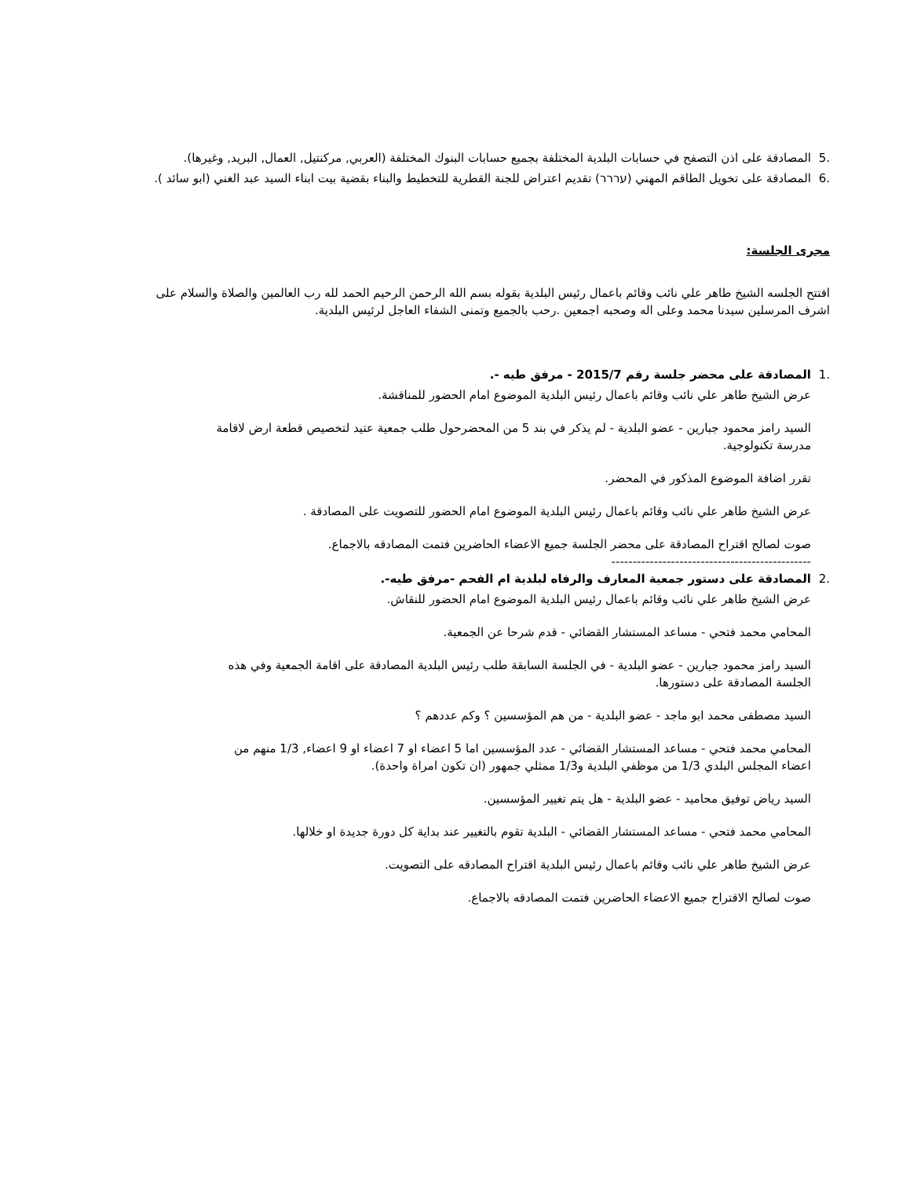.5 المصادقة على اذن التصفح في حسابات البلدية المختلفة بجميع حسابات البنوك المختلفة (العربي, مركنتيل, العمال, البريد, وغيرها).
.6 المصادقة على تخويل الطاقم المهني (עררר) تقديم اعتراض للجنة القطرية للتخطيط والبناء بقضية بيت ابناء السيد عبد الغني (ابو سائد ).
مجرى الجلسة:
افتتح الجلسه الشيخ طاهر علي نائب وقائم باعمال رئيس البلدية بقوله بسم الله الرحمن الرحيم الحمد لله رب العالمين والصلاة والسلام على اشرف المرسلين سيدنا محمد وعلى اله وصحبه اجمعين .رحب بالجميع وتمنى الشفاء العاجل لرئيس البلدية.
.1 المصادقة على محضر جلسة رقم 2015/7 - مرفق طيه -.
عرض الشيخ طاهر علي نائب وقائم باعمال رئيس البلدية الموضوع امام الحضور للمناقشة.
السيد رامز محمود جبارين - عضو البلدية - لم يذكر في بند 5 من المحضرحول طلب جمعية عتيد لتخصيص قطعة ارض لاقامة مدرسة تكنولوجية.
تقرر اضافة الموضوع المذكور في المحضر.
عرض الشيخ طاهر علي نائب وقائم باعمال رئيس البلدية الموضوع امام الحضور للتصويت على المصادقة .
صوت لصالح اقتراح المصادقة على محضر الجلسة جميع الاعضاء الحاضرين فتمت المصادقه بالاجماع.
-----------------------------------------------
.2 المصادقة على دستور جمعية المعارف والرفاه لبلدية ام الفحم -مرفق طيه-.
عرض الشيخ طاهر علي نائب وقائم باعمال رئيس البلدية الموضوع امام الحضور للنقاش.
المحامي محمد فتحي - مساعد المستشار القضائي - قدم شرحا عن الجمعية.
السيد رامز محمود جبارين - عضو البلدية - في الجلسة السابقة طلب رئيس البلدية المصادقة على اقامة الجمعية وفي هذه الجلسة المصادقة على دستورها.
السيد مصطفى محمد ابو ماجد - عضو البلدية - من هم المؤسسين ؟ وكم عددهم ؟
المحامي محمد فتحي - مساعد المستشار القضائي - عدد المؤسسين اما 5 اعضاء او 7 اعضاء او 9 اعضاء, 1/3 منهم من اعضاء المجلس البلدي 1/3 من موظفي البلدية و1/3 ممثلي جمهور (ان تكون امراة واحدة).
السيد رياض توفيق محاميد - عضو البلدية - هل يتم تغيير المؤسسين.
المحامي محمد فتحي - مساعد المستشار القضائي - البلدية تقوم بالتغيير عند بداية كل دورة جديدة او خلالها.
عرض الشيخ طاهر علي نائب وقائم باعمال رئيس البلدية اقتراح المصادقه على التصويت.
صوت لصالح الاقتراح جميع الاعضاء الحاضرين فتمت المصادقه بالاجماع.